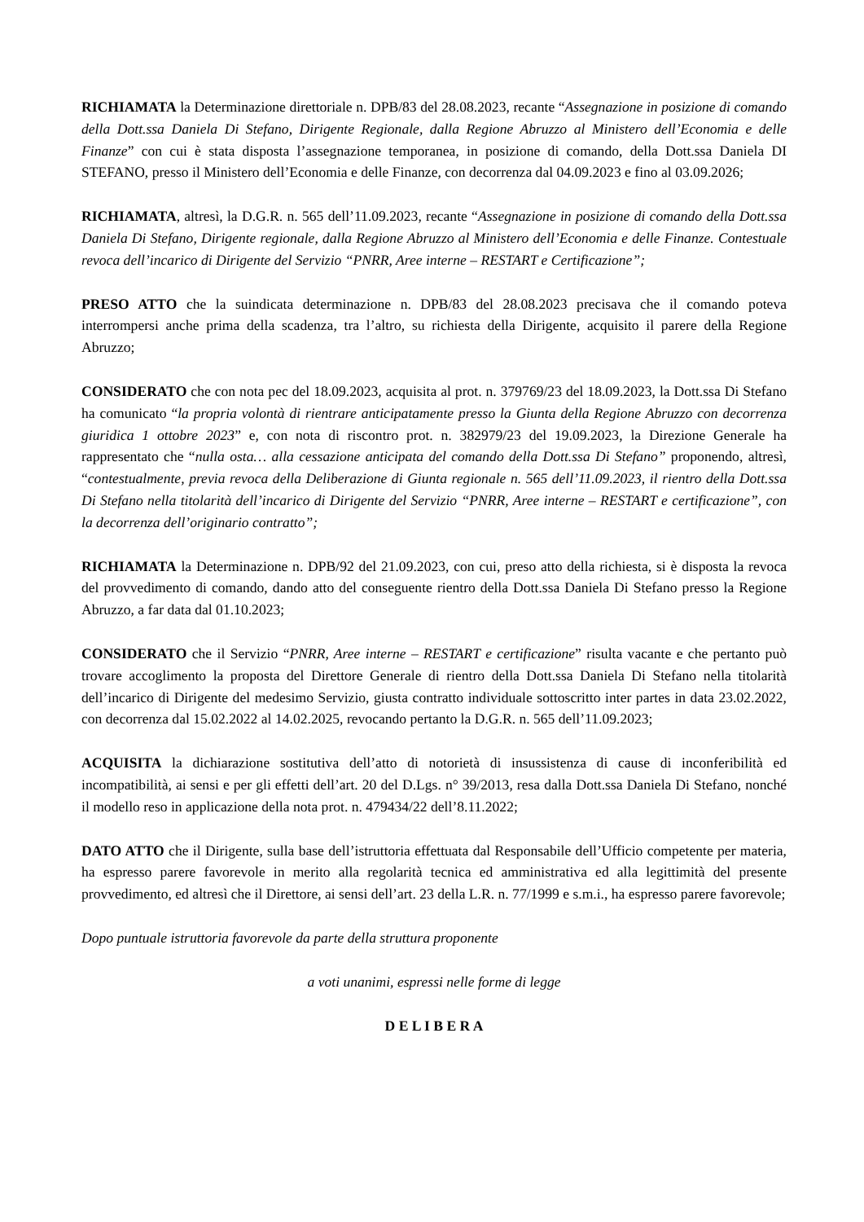RICHIAMATA la Determinazione direttoriale n. DPB/83 del 28.08.2023, recante “Assegnazione in posizione di comando della Dott.ssa Daniela Di Stefano, Dirigente Regionale, dalla Regione Abruzzo al Ministero dell’Economia e delle Finanze” con cui è stata disposta l’assegnazione temporanea, in posizione di comando, della Dott.ssa Daniela DI STEFANO, presso il Ministero dell’Economia e delle Finanze, con decorrenza dal 04.09.2023 e fino al 03.09.2026;
RICHIAMATA, altresì, la D.G.R. n. 565 dell’11.09.2023, recante “Assegnazione in posizione di comando della Dott.ssa Daniela Di Stefano, Dirigente regionale, dalla Regione Abruzzo al Ministero dell’Economia e delle Finanze. Contestuale revoca dell’incarico di Dirigente del Servizio “PNRR, Aree interne – RESTART e Certificazione”;
PRESO ATTO che la suindicata determinazione n. DPB/83 del 28.08.2023 precisava che il comando poteva interrompersi anche prima della scadenza, tra l’altro, su richiesta della Dirigente, acquisito il parere della Regione Abruzzo;
CONSIDERATO che con nota pec del 18.09.2023, acquisita al prot. n. 379769/23 del 18.09.2023, la Dott.ssa Di Stefano ha comunicato “la propria volontà di rientrare anticipatamente presso la Giunta della Regione Abruzzo con decorrenza giuridica 1 ottobre 2023” e, con nota di riscontro prot. n. 382979/23 del 19.09.2023, la Direzione Generale ha rappresentato che “nulla osta… alla cessazione anticipata del comando della Dott.ssa Di Stefano” proponendo, altresì, “contestualmente, previa revoca della Deliberazione di Giunta regionale n. 565 dell’11.09.2023, il rientro della Dott.ssa Di Stefano nella titolarità dell’incarico di Dirigente del Servizio “PNRR, Aree interne – RESTART e certificazione”, con la decorrenza dell’originario contratto”;
RICHIAMATA la Determinazione n. DPB/92 del 21.09.2023, con cui, preso atto della richiesta, si è disposta la revoca del provvedimento di comando, dando atto del conseguente rientro della Dott.ssa Daniela Di Stefano presso la Regione Abruzzo, a far data dal 01.10.2023;
CONSIDERATO che il Servizio “PNRR, Aree interne – RESTART e certificazione” risulta vacante e che pertanto può trovare accoglimento la proposta del Direttore Generale di rientro della Dott.ssa Daniela Di Stefano nella titolarità dell’incarico di Dirigente del medesimo Servizio, giusta contratto individuale sottoscritto inter partes in data 23.02.2022, con decorrenza dal 15.02.2022 al 14.02.2025, revocando pertanto la D.G.R. n. 565 dell’11.09.2023;
ACQUISITA la dichiarazione sostitutiva dell’atto di notorietà di insussistenza di cause di inconferibilità ed incompatibilità, ai sensi e per gli effetti dell’art. 20 del D.Lgs. n° 39/2013, resa dalla Dott.ssa Daniela Di Stefano, nonché il modello reso in applicazione della nota prot. n. 479434/22 dell’8.11.2022;
DATO ATTO che il Dirigente, sulla base dell’istruttoria effettuata dal Responsabile dell’Ufficio competente per materia, ha espresso parere favorevole in merito alla regolarità tecnica ed amministrativa ed alla legittimità del presente provvedimento, ed altresì che il Direttore, ai sensi dell’art. 23 della L.R. n. 77/1999 e s.m.i., ha espresso parere favorevole;
Dopo puntuale istruttoria favorevole da parte della struttura proponente
a voti unanimi, espressi nelle forme di legge
D E L I B E R A